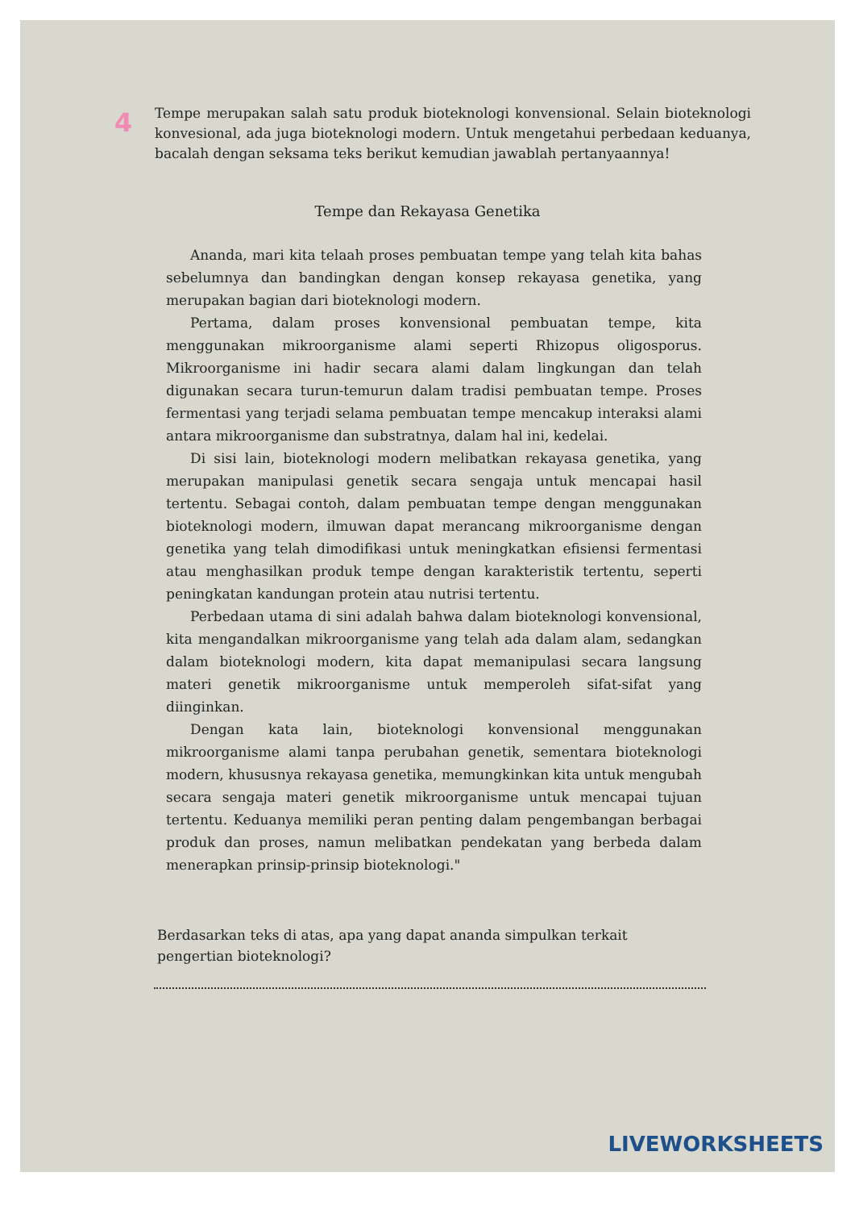4
Tempe merupakan salah satu produk bioteknologi konvensional. Selain bioteknologi konvesional, ada juga bioteknologi modern. Untuk mengetahui perbedaan keduanya, bacalah dengan seksama teks berikut kemudian jawablah pertanyaannya!
Tempe dan Rekayasa Genetika
Ananda, mari kita telaah proses pembuatan tempe yang telah kita bahas sebelumnya dan bandingkan dengan konsep rekayasa genetika, yang merupakan bagian dari bioteknologi modern.
Pertama, dalam proses konvensional pembuatan tempe, kita menggunakan mikroorganisme alami seperti Rhizopus oligosporus. Mikroorganisme ini hadir secara alami dalam lingkungan dan telah digunakan secara turun-temurun dalam tradisi pembuatan tempe. Proses fermentasi yang terjadi selama pembuatan tempe mencakup interaksi alami antara mikroorganisme dan substratnya, dalam hal ini, kedelai.
Di sisi lain, bioteknologi modern melibatkan rekayasa genetika, yang merupakan manipulasi genetik secara sengaja untuk mencapai hasil tertentu. Sebagai contoh, dalam pembuatan tempe dengan menggunakan bioteknologi modern, ilmuwan dapat merancang mikroorganisme dengan genetika yang telah dimodifikasi untuk meningkatkan efisiensi fermentasi atau menghasilkan produk tempe dengan karakteristik tertentu, seperti peningkatan kandungan protein atau nutrisi tertentu.
Perbedaan utama di sini adalah bahwa dalam bioteknologi konvensional, kita mengandalkan mikroorganisme yang telah ada dalam alam, sedangkan dalam bioteknologi modern, kita dapat memanipulasi secara langsung materi genetik mikroorganisme untuk memperoleh sifat-sifat yang diinginkan.
Dengan kata lain, bioteknologi konvensional menggunakan mikroorganisme alami tanpa perubahan genetik, sementara bioteknologi modern, khususnya rekayasa genetika, memungkinkan kita untuk mengubah secara sengaja materi genetik mikroorganisme untuk mencapai tujuan tertentu. Keduanya memiliki peran penting dalam pengembangan berbagai produk dan proses, namun melibatkan pendekatan yang berbeda dalam menerapkan prinsip-prinsip bioteknologi."
Berdasarkan teks di atas, apa yang dapat ananda simpulkan terkait pengertian bioteknologi?
LIVEWORKSHEETS